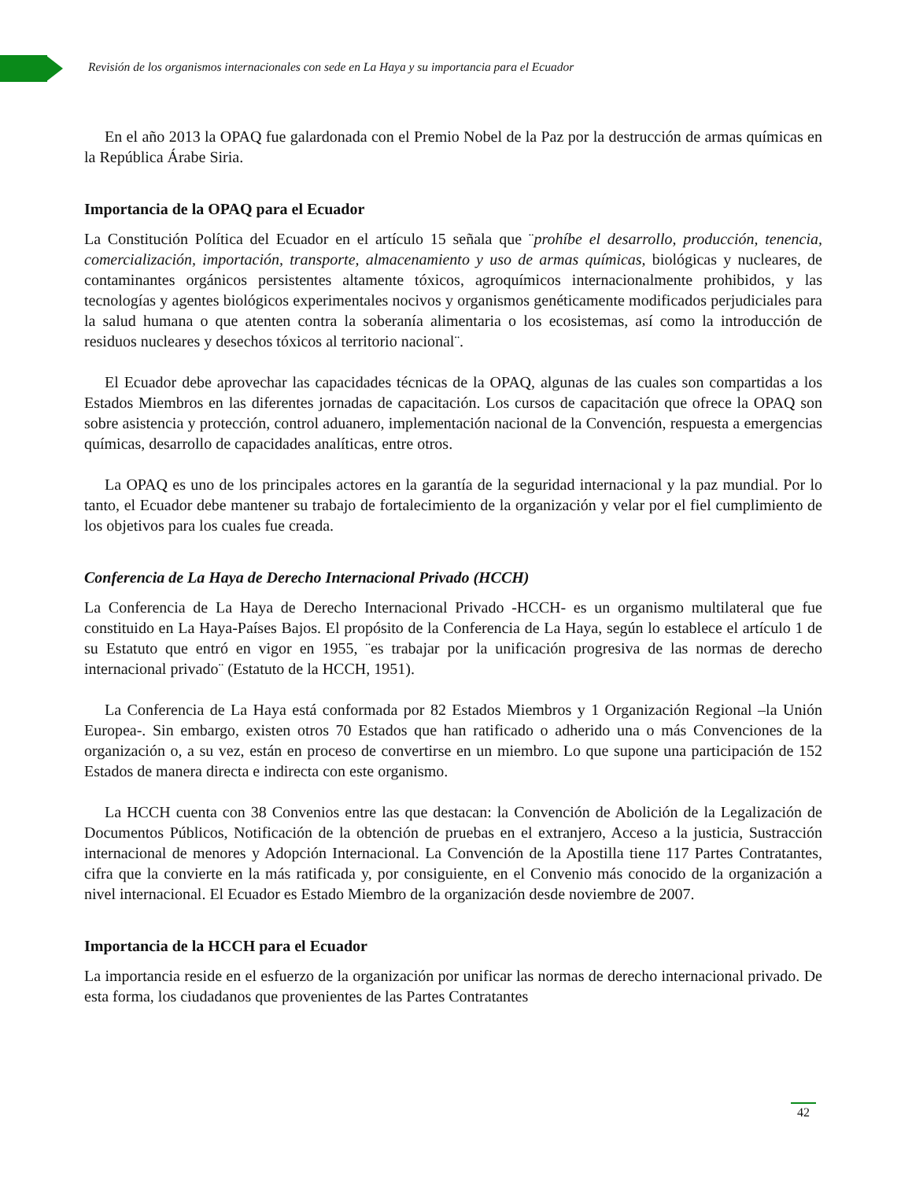Revisión de los organismos internacionales con sede en La Haya y su importancia para el Ecuador
En el año 2013 la OPAQ fue galardonada con el Premio Nobel de la Paz por la destrucción de armas químicas en la República Árabe Siria.
Importancia de la OPAQ para el Ecuador
La Constitución Política del Ecuador en el artículo 15 señala que ¨prohíbe el desarrollo, producción, tenencia, comercialización, importación, transporte, almacenamiento y uso de armas químicas, biológicas y nucleares, de contaminantes orgánicos persistentes altamente tóxicos, agroquímicos internacionalmente prohibidos, y las tecnologías y agentes biológicos experimentales nocivos y organismos genéticamente modificados perjudiciales para la salud humana o que atenten contra la soberanía alimentaria o los ecosistemas, así como la introducción de residuos nucleares y desechos tóxicos al territorio nacional¨.
El Ecuador debe aprovechar las capacidades técnicas de la OPAQ, algunas de las cuales son compartidas a los Estados Miembros en las diferentes jornadas de capacitación. Los cursos de capacitación que ofrece la OPAQ son sobre asistencia y protección, control aduanero, implementación nacional de la Convención, respuesta a emergencias químicas, desarrollo de capacidades analíticas, entre otros.
La OPAQ es uno de los principales actores en la garantía de la seguridad internacional y la paz mundial. Por lo tanto, el Ecuador debe mantener su trabajo de fortalecimiento de la organización y velar por el fiel cumplimiento de los objetivos para los cuales fue creada.
Conferencia de La Haya de Derecho Internacional Privado (HCCH)
La Conferencia de La Haya de Derecho Internacional Privado -HCCH- es un organismo multilateral que fue constituido en La Haya-Países Bajos. El propósito de la Conferencia de La Haya, según lo establece el artículo 1 de su Estatuto que entró en vigor en 1955, ¨es trabajar por la unificación progresiva de las normas de derecho internacional privado¨ (Estatuto de la HCCH, 1951).
La Conferencia de La Haya está conformada por 82 Estados Miembros y 1 Organización Regional –la Unión Europea-. Sin embargo, existen otros 70 Estados que han ratificado o adherido una o más Convenciones de la organización o, a su vez, están en proceso de convertirse en un miembro. Lo que supone una participación de 152 Estados de manera directa e indirecta con este organismo.
La HCCH cuenta con 38 Convenios entre las que destacan: la Convención de Abolición de la Legalización de Documentos Públicos, Notificación de la obtención de pruebas en el extranjero, Acceso a la justicia, Sustracción internacional de menores y Adopción Internacional. La Convención de la Apostilla tiene 117 Partes Contratantes, cifra que la convierte en la más ratificada y, por consiguiente, en el Convenio más conocido de la organización a nivel internacional. El Ecuador es Estado Miembro de la organización desde noviembre de 2007.
Importancia de la HCCH para el Ecuador
La importancia reside en el esfuerzo de la organización por unificar las normas de derecho internacional privado. De esta forma, los ciudadanos que provenientes de las Partes Contratantes
42